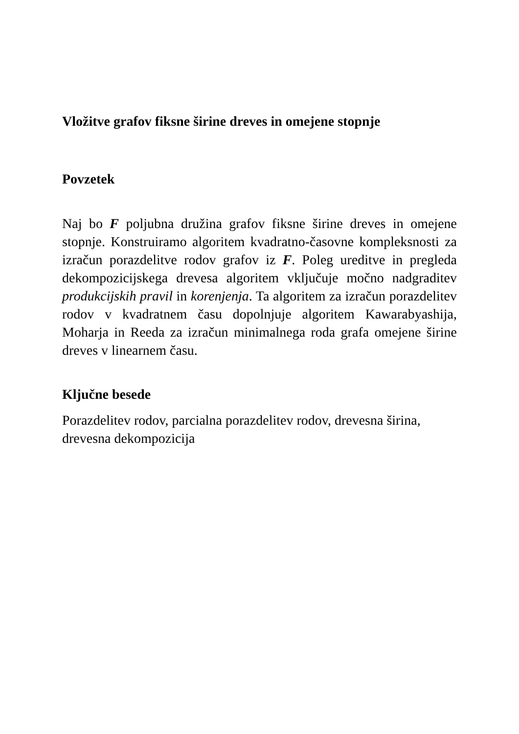Vložitve grafov fiksne širine dreves in omejene stopnje
Povzetek
Naj bo F poljubna družina grafov fiksne širine dreves in omejene stopnje. Konstruiramo algoritem kvadratno-časovne kompleksnosti za izračun porazdelitve rodov grafov iz F. Poleg ureditve in pregleda dekompozicijskega drevesa algoritem vključuje močno nadgraditev produkcijskih pravil in korenjenja. Ta algoritem za izračun porazdelitev rodov v kvadratnem času dopolnjuje algoritem Kawarabyashija, Moharja in Reeda za izračun minimalnega roda grafa omejene širine dreves v linearnem času.
Ključne besede
Porazdelitev rodov, parcialna porazdelitev rodov, drevesna širina, drevesna dekompozicija